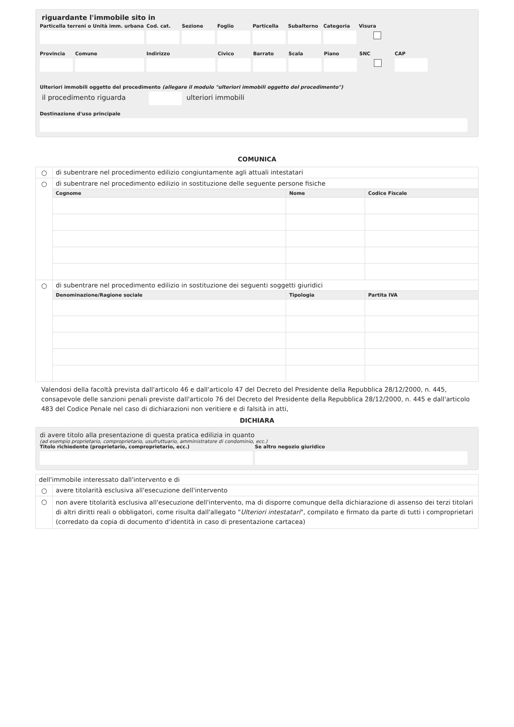riguardante l'immobile sito in
Particella terreni o Unità imm. urbana
Cod. cat.
Sezione Foglio Particella
Subalterno
Categoria
Visura
Provincia
Comune Indirizzo Civico Barrato Scala Piano SNC CAP
Ulteriori immobili oggetto del procedimento (allegare il modulo "ulteriori immobili oggetto del procedimento")
il procedimento riguarda ulteriori immobili
Destinazione d'uso principale
COMUNICA
| ○ | di subentrare nel procedimento edilizio congiuntamente agli attuali intestatari | | |
| ○ | di subentrare nel procedimento edilizio in sostituzione delle seguente persone fisiche | | |
| | Cognome | Nome | Codice Fiscale |
| ○ | di subentrare nel procedimento edilizio in sostituzione dei seguenti soggetti giuridici | | |
| | Denominazione/Ragione sociale | Tipologia | Partita IVA |
Valendosi della facoltà prevista dall'articolo 46 e dall'articolo 47 del Decreto del Presidente della Repubblica 28/12/2000, n. 445, consapevole delle sanzioni penali previste dall'articolo 76 del Decreto del Presidente della Repubblica 28/12/2000, n. 445 e dall'articolo 483 del Codice Penale nel caso di dichiarazioni non veritiere e di falsità in atti,
DICHIARA
di avere titolo alla presentazione di questa pratica edilizia in quanto
(ad esempio proprietario, comproprietario, usufruttuario, amministratore di condominio, ecc.)
Titolo richiedente (proprietario, comproprietario, ecc.)
Se altro negozio giuridico
| dell'immobile interessato dall'intervento e di | |
| ○ | avere titolarità esclusiva all'esecuzione dell'intervento |
| ○ | non avere titolarità esclusiva all'esecuzione dell'intervento, ma di disporre comunque della dichiarazione di assenso dei terzi titolari di altri diritti reali o obbligatori, come risulta dall'allegato " Ulteriori intestatari ", compilato e firmato da parte di tutti i comproprietari (corredato da copia di documento d'identità in caso di presentazione cartacea) |